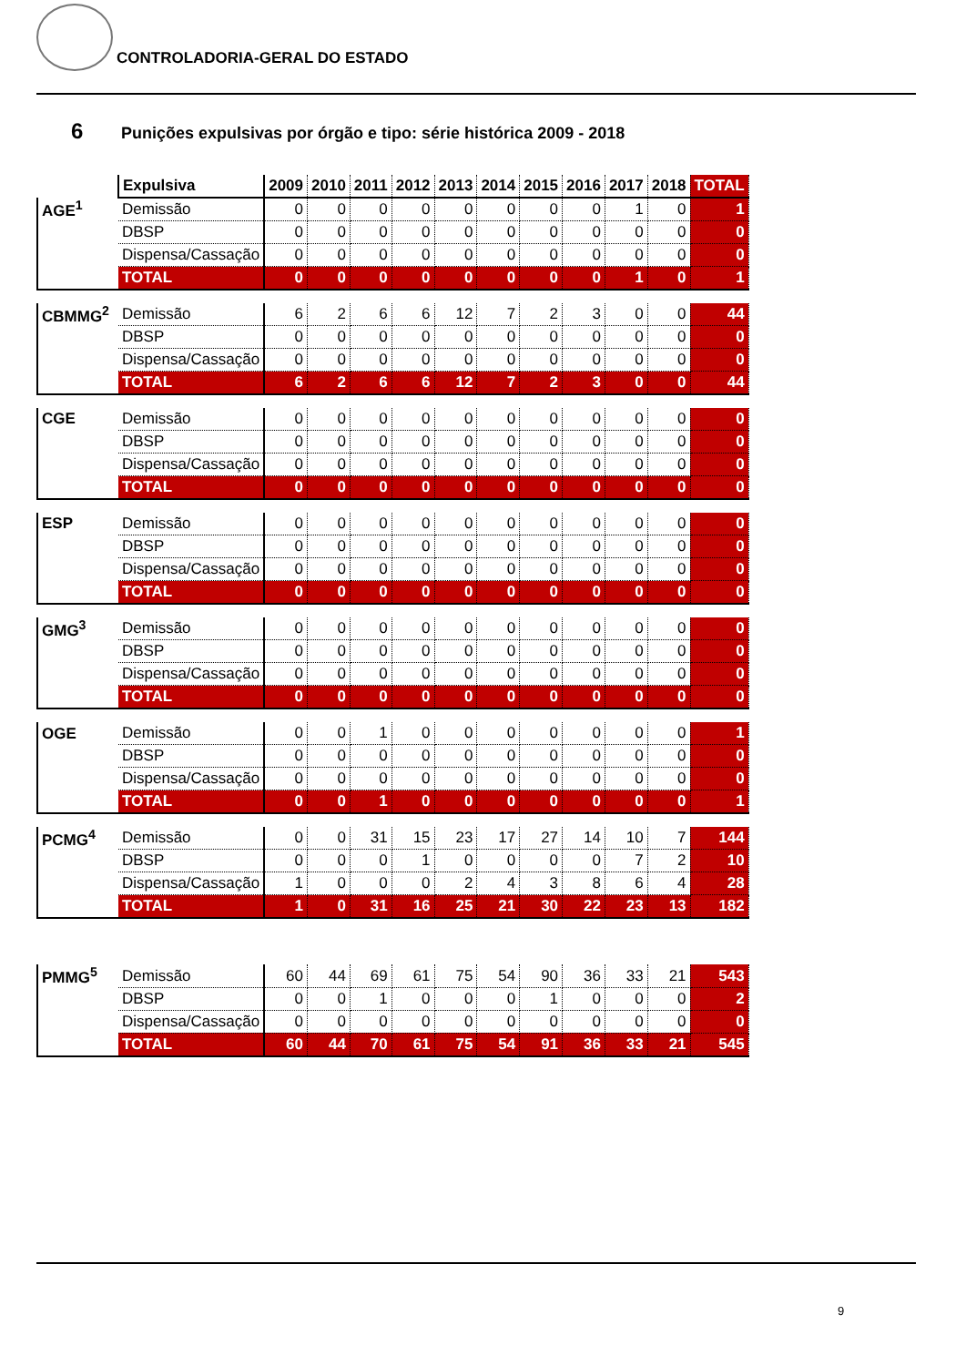CONTROLADORIA-GERAL DO ESTADO
6 Punições expulsivas por órgão e tipo: série histórica 2009 - 2018
| | Expulsiva | 2009 | 2010 | 2011 | 2012 | 2013 | 2014 | 2015 | 2016 | 2017 | 2018 | TOTAL |
| --- | --- | --- | --- | --- | --- | --- | --- | --- | --- | --- | --- | --- |
| AGE<sup>1</sup> | Demissão | 0 | 0 | 0 | 0 | 0 | 0 | 0 | 0 | 1 | 0 | 1 |
| | DBSP | 0 | 0 | 0 | 0 | 0 | 0 | 0 | 0 | 0 | 0 | 0 |
| | Dispensa/Cassação | 0 | 0 | 0 | 0 | 0 | 0 | 0 | 0 | 0 | 0 | 0 |
| | TOTAL | 0 | 0 | 0 | 0 | 0 | 0 | 0 | 0 | 1 | 0 | 1 |
| CBMMG<sup>2</sup> | Demissão | 6 | 2 | 6 | 6 | 12 | 7 | 2 | 3 | 0 | 0 | 44 |
| | DBSP | 0 | 0 | 0 | 0 | 0 | 0 | 0 | 0 | 0 | 0 | 0 |
| | Dispensa/Cassação | 0 | 0 | 0 | 0 | 0 | 0 | 0 | 0 | 0 | 0 | 0 |
| | TOTAL | 6 | 2 | 6 | 6 | 12 | 7 | 2 | 3 | 0 | 0 | 44 |
| CGE | Demissão | 0 | 0 | 0 | 0 | 0 | 0 | 0 | 0 | 0 | 0 | 0 |
| | DBSP | 0 | 0 | 0 | 0 | 0 | 0 | 0 | 0 | 0 | 0 | 0 |
| | Dispensa/Cassação | 0 | 0 | 0 | 0 | 0 | 0 | 0 | 0 | 0 | 0 | 0 |
| | TOTAL | 0 | 0 | 0 | 0 | 0 | 0 | 0 | 0 | 0 | 0 | 0 |
| ESP | Demissão | 0 | 0 | 0 | 0 | 0 | 0 | 0 | 0 | 0 | 0 | 0 |
| | DBSP | 0 | 0 | 0 | 0 | 0 | 0 | 0 | 0 | 0 | 0 | 0 |
| | Dispensa/Cassação | 0 | 0 | 0 | 0 | 0 | 0 | 0 | 0 | 0 | 0 | 0 |
| | TOTAL | 0 | 0 | 0 | 0 | 0 | 0 | 0 | 0 | 0 | 0 | 0 |
| GMG<sup>3</sup> | Demissão | 0 | 0 | 0 | 0 | 0 | 0 | 0 | 0 | 0 | 0 | 0 |
| | DBSP | 0 | 0 | 0 | 0 | 0 | 0 | 0 | 0 | 0 | 0 | 0 |
| | Dispensa/Cassação | 0 | 0 | 0 | 0 | 0 | 0 | 0 | 0 | 0 | 0 | 0 |
| | TOTAL | 0 | 0 | 0 | 0 | 0 | 0 | 0 | 0 | 0 | 0 | 0 |
| OGE | Demissão | 0 | 0 | 1 | 0 | 0 | 0 | 0 | 0 | 0 | 0 | 1 |
| | DBSP | 0 | 0 | 0 | 0 | 0 | 0 | 0 | 0 | 0 | 0 | 0 |
| | Dispensa/Cassação | 0 | 0 | 0 | 0 | 0 | 0 | 0 | 0 | 0 | 0 | 0 |
| | TOTAL | 0 | 0 | 1 | 0 | 0 | 0 | 0 | 0 | 0 | 0 | 1 |
| PCMG<sup>4</sup> | Demissão | 0 | 0 | 31 | 15 | 23 | 17 | 27 | 14 | 10 | 7 | 144 |
| | DBSP | 0 | 0 | 0 | 1 | 0 | 0 | 0 | 0 | 7 | 2 | 10 |
| | Dispensa/Cassação | 1 | 0 | 0 | 0 | 2 | 4 | 3 | 8 | 6 | 4 | 28 |
| | TOTAL | 1 | 0 | 31 | 16 | 25 | 21 | 30 | 22 | 23 | 13 | 182 |
| PMMG<sup>5</sup> | Demissão | 60 | 44 | 69 | 61 | 75 | 54 | 90 | 36 | 33 | 21 | 543 |
| | DBSP | 0 | 0 | 1 | 0 | 0 | 0 | 1 | 0 | 0 | 0 | 2 |
| | Dispensa/Cassação | 0 | 0 | 0 | 0 | 0 | 0 | 0 | 0 | 0 | 0 | 0 |
| | TOTAL | 60 | 44 | 70 | 61 | 75 | 54 | 91 | 36 | 33 | 21 | 545 |
9